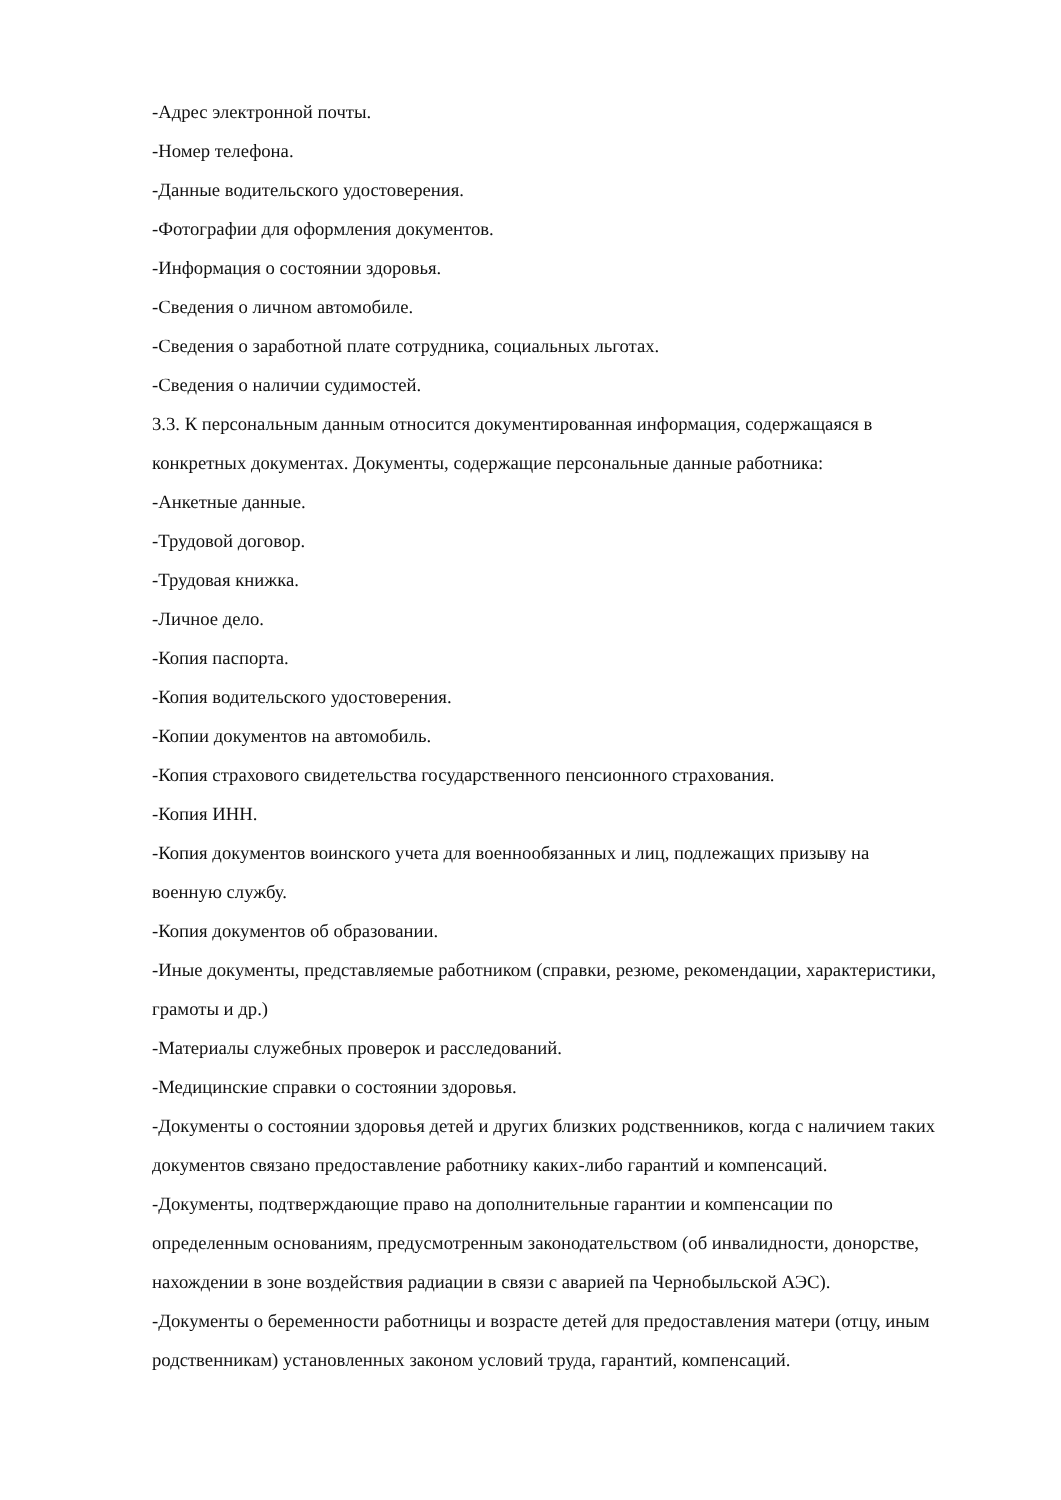-Адрес электронной почты.
-Номер телефона.
-Данные водительского удостоверения.
-Фотографии для оформления документов.
-Информация о состоянии здоровья.
-Сведения о личном автомобиле.
-Сведения о заработной плате сотрудника, социальных льготах.
-Сведения о наличии судимостей.
3.3. К персональным данным относится документированная информация, содержащаяся в конкретных документах. Документы, содержащие персональные данные работника:
-Анкетные данные.
-Трудовой договор.
-Трудовая книжка.
-Личное дело.
-Копия паспорта.
-Копия водительского удостоверения.
-Копии документов на автомобиль.
-Копия страхового свидетельства государственного пенсионного страхования.
-Копия ИНН.
-Копия документов воинского учета для военнообязанных и лиц, подлежащих призыву на военную службу.
-Копия документов об образовании.
-Иные документы, представляемые работником (справки, резюме, рекомендации, характеристики, грамоты и др.)
-Материалы служебных проверок и расследований.
-Медицинские справки о состоянии здоровья.
-Документы о состоянии здоровья детей и других близких родственников, когда с наличием таких документов связано предоставление работнику каких-либо гарантий и компенсаций.
-Документы, подтверждающие право на дополнительные гарантии и компенсации по определенным основаниям, предусмотренным законодательством (об инвалидности, донорстве, нахождении в зоне воздействия радиации в связи с аварией па Чернобыльской АЭС).
-Документы о беременности работницы и возрасте детей для предоставления матери (отцу, иным родственникам) установленных законом условий труда, гарантий, компенсаций.